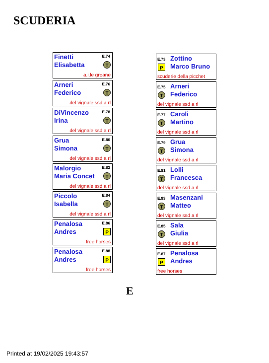SCUDERIA
Finetti
Elisabetta
E.74
T
a.i.le groane
Arneri
Federico
E.76
T
del vignale ssd a rl
DiVincenzo
Irina
E.78
T
del vignale ssd a rl
Grua
Simona
E.80
T
del vignale ssd a rl
Malorgio
Maria Concet
E.82
T
del vignale ssd a rl
Piccolo
Isabella
E.84
T
del vignale ssd a rl
Penalosa
Andres
E.86
P
free horses
Penalosa
Andres
E.88
P
free horses
Zottino
Marco Bruno
E.73
P
scuderie della picchet
Arneri
Federico
E.75
T
del vignale ssd a rl
Caroli
Martino
E.77
T
del vignale ssd a rl
Grua
Simona
E.79
T
del vignale ssd a rl
Lolli
Francesca
E.81
T
del vignale ssd a rl
Masenzani
Matteo
E.83
T
del vignale ssd a rl
Sala
Giulia
E.85
T
del vignale ssd a rl
Penalosa
Andres
E.87
P
free horses
E
Printed at 19/02/2025 19:43:57